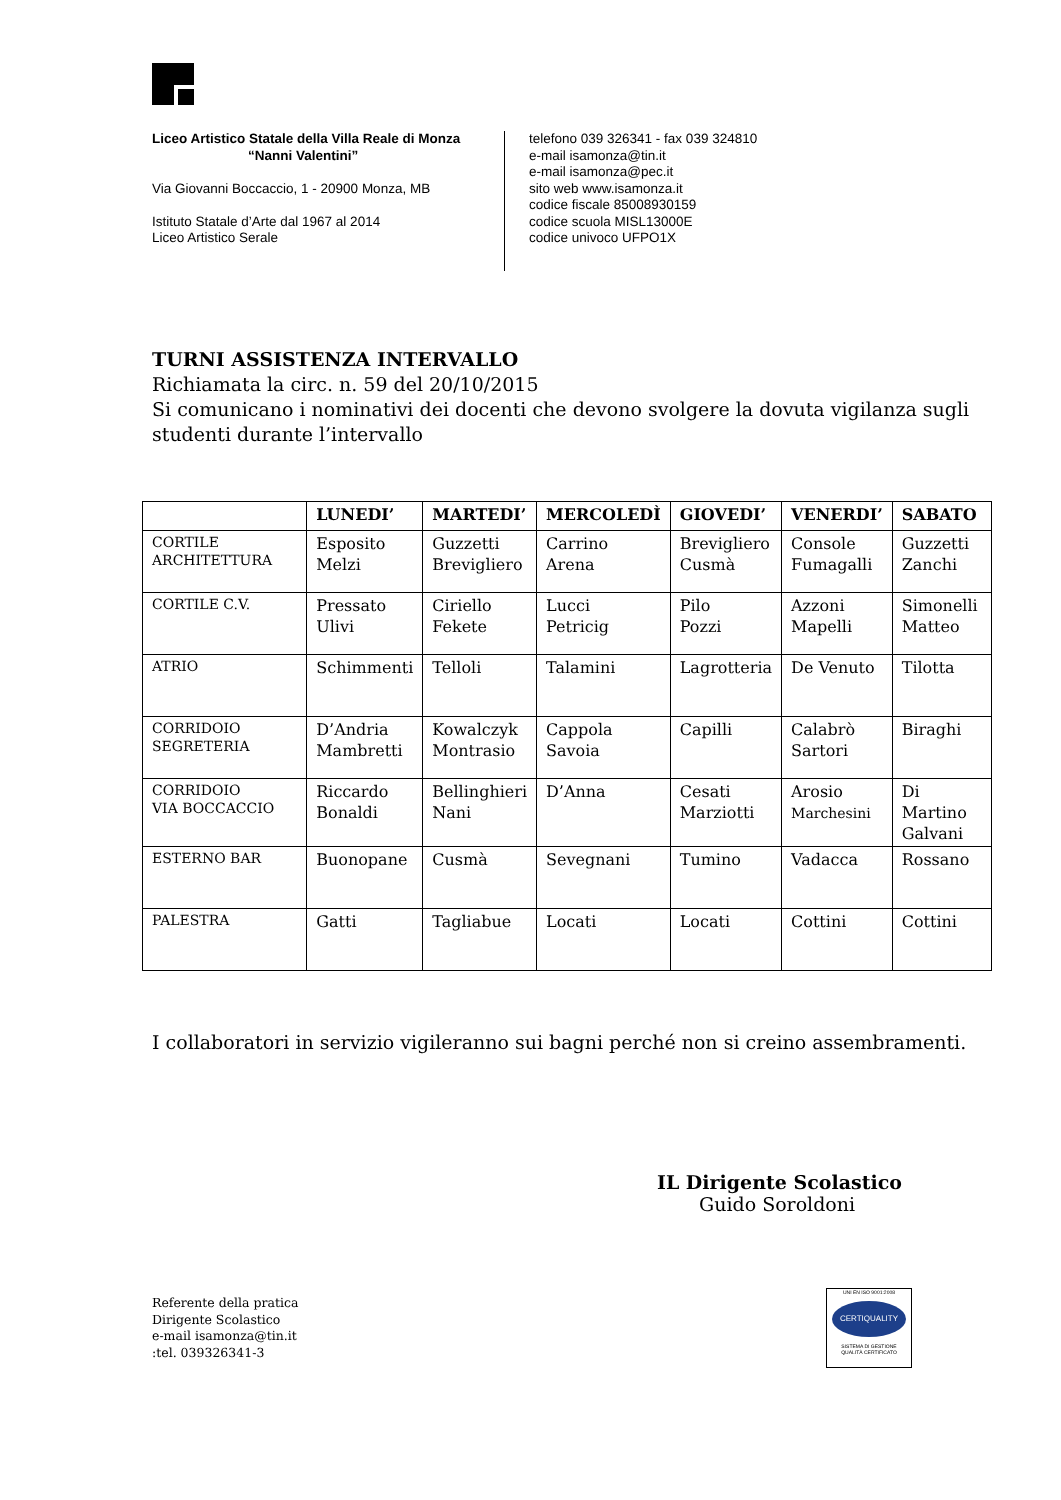Liceo Artistico Statale della Villa Reale di Monza
“Nanni Valentini”
Via Giovanni Boccaccio, 1 - 20900 Monza, MB
Istituto Statale d’Arte dal 1967 al 2014
Liceo Artistico Serale
telefono 039 326341 - fax 039 324810
e-mail isamonza@tin.it
e-mail isamonza@pec.it
sito web www.isamonza.it
codice fiscale 85008930159
codice scuola MISL13000E
codice univoco UFPO1X
TURNI ASSISTENZA INTERVALLO
Richiamata la circ. n. 59 del 20/10/2015
Si comunicano i nominativi dei docenti che devono svolgere la dovuta vigilanza sugli
studenti durante l’intervallo
| | LUNEDI’ | MARTEDI’ | MERCOLEDÌ | GIOVEDI’ | VENERDI’ | SABATO |
| --- | --- | --- | --- | --- | --- | --- |
| CORTILE ARCHITETTURA | Esposito Melzi | Guzzetti Brevigliero | Carrino Arena | Brevigliero Cusmà | Console Fumagalli | Guzzetti Zanchi |
| CORTILE C.V. | Pressato Ulivi | Ciriello Fekete | Lucci Petricig | Pilo Pozzi | Azzoni Mapelli | Simonelli Matteo |
| ATRIO | Schimmenti | Telloli | Talamini | Lagrotteria | De Venuto | Tilotta |
| CORRIDOIO SEGRETERIA | D’Andria Mambretti | Kowalczyk Montrasio | Cappola Savoia | Capilli | Calabrò Sartori | Biraghi |
| CORRIDOIO VIA BOCCACCIO | Riccardo Bonaldi | Bellinghieri Nani | D’Anna | Cesati Marziotti | Arosio Marchesini | Di Martino Galvani |
| ESTERNO BAR | Buonopane | Cusmà | Sevegnani | Tumino | Vadacca | Rossano |
| PALESTRA | Gatti | Tagliabue | Locati | Locati | Cottini | Cottini |
I collaboratori in servizio vigileranno sui bagni perché non si creino assembramenti.
IL Dirigente Scolastico
Guido Soroldoni
Referente della pratica
Dirigente Scolastico
e-mail isamonza@tin.it
:tel. 039326341-3
UNI EN ISO 9001:2008
CERTIQUALITY
SISTEMA DI GESTIONE
QUALITÀ CERTIFICATO